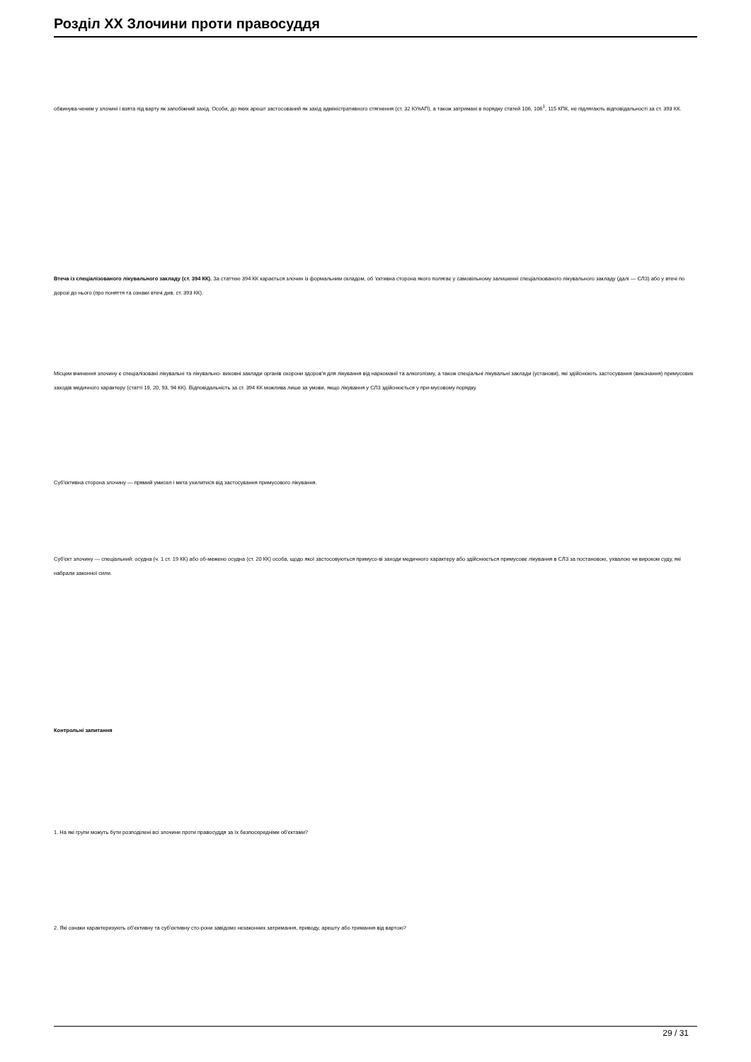Розділ ХХ Злочини проти правосуддя
обвинува-ченим у злочині і взята під варту як запобіжний захід. Особи, до яких арешт застосований як захід адміністративного стягнення (ст. 32 КУпАП), а також затримані в порядку статей 106, 106<sup>1</sup>, 115 КПК, не підлягають відповідальності за ст. 393 КК.
Втеча із спеціалізованого лікувального закладу (ст. 394 КК). За статтею 394 КК карається злочин із формальним складом, об 'єктивна сторона якого полягає у самовільному залишенні спеціалізованого лікувального закладу (далі — СЛЗ) або у втечі по дорозі до нього (про поняття та ознаки втечі див. ст. 393 КК).
Місцем вчинення злочину є спеціалізовані лікувальні та лікувально- виховні заклади органів охорони здоров'я для лікування від наркоманії та алкоголізму, а також спеціальні лікувальні заклади (установи), які здійснюють застосування (виконання) примусових заходів медичного характеру (статті 19, 20, 93, 94 КК). Відповідальність за ст. 394 КК можлива лише за умови, якщо лікування у СЛЗ здійснюється у при-мусовому порядку.
Суб'єктивна сторона злочину — прямий умисел і мета ухилитися від застосування примусового лікування.
Суб'єкт злочину — спеціальний: осудна (ч. 1 ст. 19 КК) або об-межено осудна (ст. 20 КК) особа, щодо якої застосовуються примусо-ві заходи медичного характеру або здійснюється примусове лікування в СЛЗ за постановою, ухвалою чи вироком суду, які набрали законної сили.
Контрольні запитання
1. На які групи можуть бути розподілені всі злочини проти правосуддя за їх безпосередніми об'єктами?
2. Які ознаки характеризують об'єктивну та суб'єктивну сто-рони завідомо незаконних затримання, приводу, арешту або тримання від вартою?
29 / 31